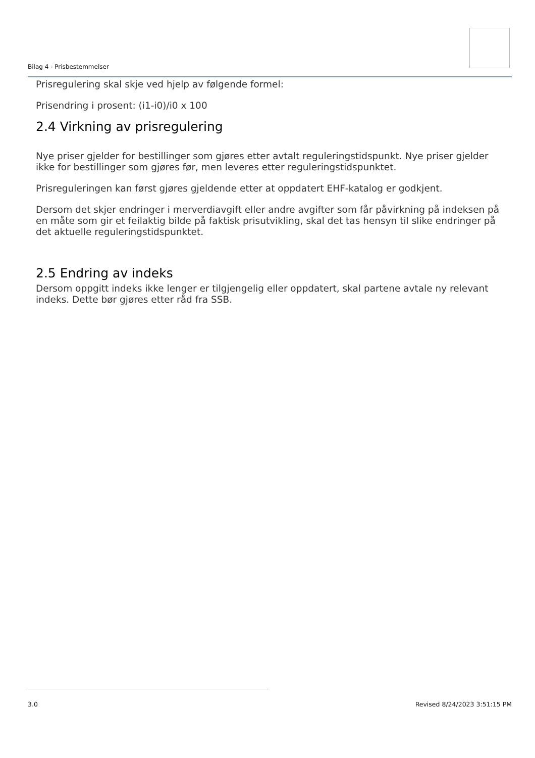Bilag 4 - Prisbestemmelser
Prisregulering skal skje ved hjelp av følgende formel:
Prisendring i prosent: (i1-i0)/i0 x 100
2.4 Virkning av prisregulering
Nye priser gjelder for bestillinger som gjøres etter avtalt reguleringstidspunkt. Nye priser gjelder ikke for bestillinger som gjøres før, men leveres etter reguleringstidspunktet.
Prisreguleringen kan først gjøres gjeldende etter at oppdatert EHF-katalog er godkjent.
Dersom det skjer endringer i merverdiavgift eller andre avgifter som får påvirkning på indeksen på en måte som gir et feilaktig bilde på faktisk prisutvikling, skal det tas hensyn til slike endringer på det aktuelle reguleringstidspunktet.
2.5 Endring av indeks
Dersom oppgitt indeks ikke lenger er tilgjengelig eller oppdatert, skal partene avtale ny relevant indeks. Dette bør gjøres etter råd fra SSB.
Revised 8/24/2023 3:51:15 PM 3.0